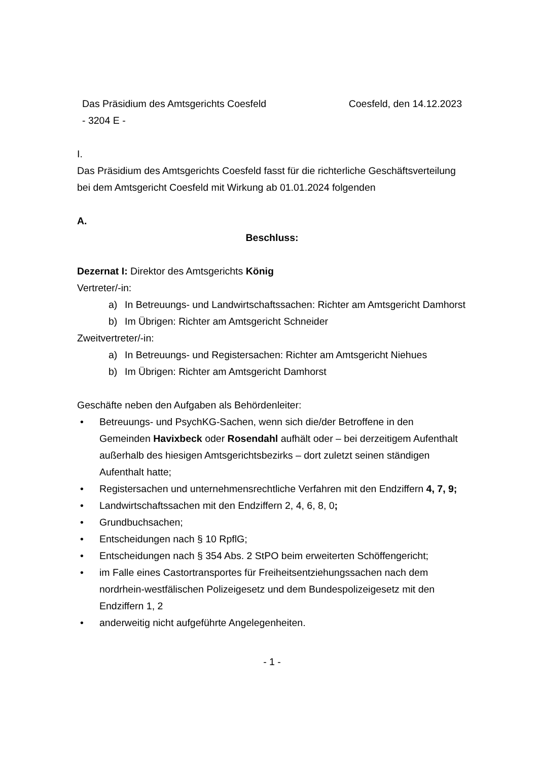Das Präsidium des Amtsgerichts Coesfeld Coesfeld, den 14.12.2023
- 3204 E -
I.
Das Präsidium des Amtsgerichts Coesfeld fasst für die richterliche Geschäftsverteilung bei dem Amtsgericht Coesfeld mit Wirkung ab 01.01.2024 folgenden
A.
Beschluss:
Dezernat I: Direktor des Amtsgerichts König
Vertreter/-in:
a) In Betreuungs- und Landwirtschaftssachen: Richter am Amtsgericht Damhorst
b) Im Übrigen: Richter am Amtsgericht Schneider
Zweitvertreter/-in:
a) In Betreuungs- und Registersachen: Richter am Amtsgericht Niehues
b) Im Übrigen: Richter am Amtsgericht Damhorst
Geschäfte neben den Aufgaben als Behördenleiter:
• Betreuungs- und PsychKG-Sachen, wenn sich die/der Betroffene in den Gemeinden Havixbeck oder Rosendahl aufhält oder – bei derzeitigem Aufenthalt außerhalb des hiesigen Amtsgerichtsbezirks – dort zuletzt seinen ständigen Aufenthalt hatte;
• Registersachen und unternehmensrechtliche Verfahren mit den Endziffern 4, 7, 9;
• Landwirtschaftssachen mit den Endziffern 2, 4, 6, 8, 0;
• Grundbuchsachen;
• Entscheidungen nach § 10 RpflG;
• Entscheidungen nach § 354 Abs. 2 StPO beim erweiterten Schöffengericht;
• im Falle eines Castortransportes für Freiheitsentziehungssachen nach dem nordrhein-westfälischen Polizeigesetz und dem Bundespolizeigesetz mit den Endziffern 1, 2
• anderweitig nicht aufgeführte Angelegenheiten.
- 1 -